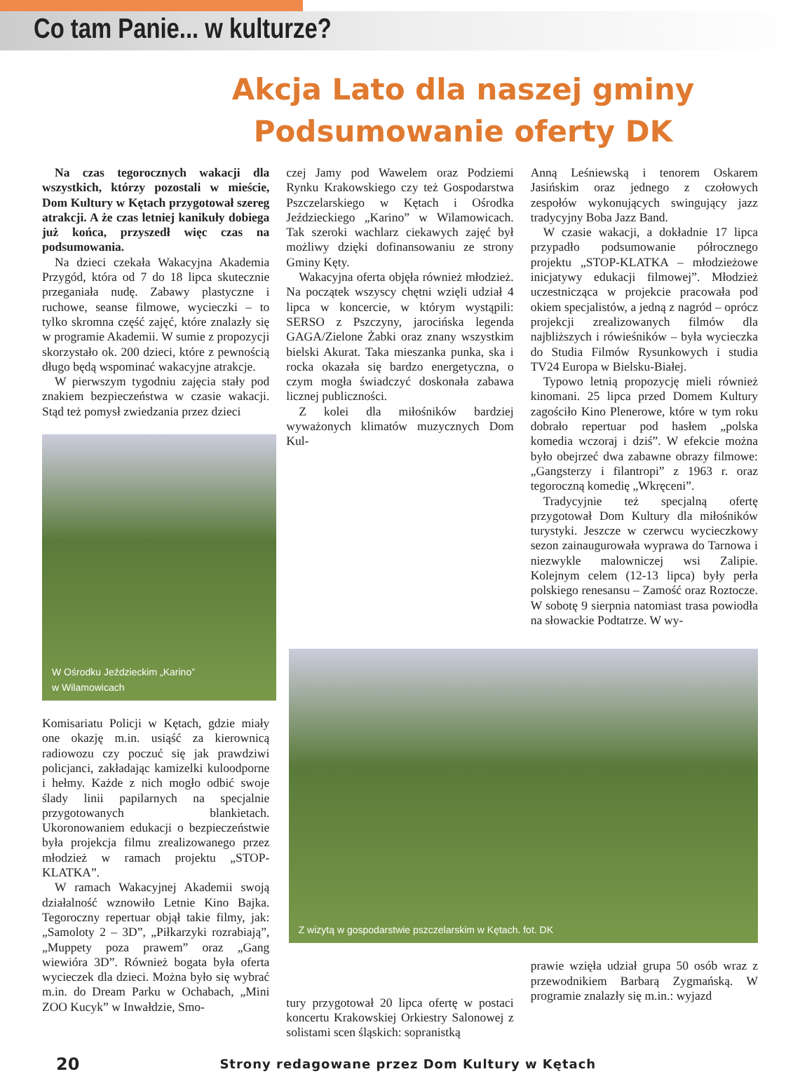Co tam Panie... w kulturze?
Akcja Lato dla naszej gminy
Podsumowanie oferty DK
Na czas tegorocznych wakacji dla wszystkich, którzy pozostali w mieście, Dom Kultury w Kętach przygotował szereg atrakcji. A że czas letniej kanikuły dobiega już końca, przyszedł więc czas na podsumowania.
Na dzieci czekała Wakacyjna Akademia Przygód, która od 7 do 18 lipca skutecznie przeganiała nudę. Zabawy plastyczne i ruchowe, seanse filmowe, wycieczki – to tylko skromna część zajęć, które znalazły się w programie Akademii. W sumie z propozycji skorzystało ok. 200 dzieci, które z pewnością długo będą wspominać wakacyjne atrakcje.
W pierwszym tygodniu zajęcia stały pod znakiem bezpieczeństwa w czasie wakacji. Stąd też pomysł zwiedzania przez dzieci
W Ośrodku Jeździeckim „Karino”
w Wilamowicach
Komisariatu Policji w Kętach, gdzie miały one okazję m.in. usiąść za kierownicą radiowozu czy poczuć się jak prawdziwi policjanci, zakładając kamizelki kuloodporne i hełmy. Każde z nich mogło odbić swoje ślady linii papilarnych na specjalnie przygotowanych blankietach. Ukoronowaniem edukacji o bezpieczeństwie była projekcja filmu zrealizowanego przez młodzież w ramach projektu „STOP-KLATKA”.
W ramach Wakacyjnej Akademii swoją działalność wznowiło Letnie Kino Bajka. Tegoroczny repertuar objął takie filmy, jak: „Samoloty 2 – 3D”, „Piłkarzyki rozrabiają”, „Muppety poza prawem” oraz „Gang wiewióra 3D”. Również bogata była oferta wycieczek dla dzieci. Można było się wybrać m.in. do Dream Parku w Ochabach, „Mini ZOO Kucyk” w Inwałdzie, Smo-
czej Jamy pod Wawelem oraz Podziemi Rynku Krakowskiego czy też Gospodarstwa Pszczelarskiego w Kętach i Ośrodka Jeździeckiego „Karino” w Wilamowicach. Tak szeroki wachlarz ciekawych zajęć był możliwy dzięki dofinansowaniu ze strony Gminy Kęty.
Wakacyjna oferta objęła również młodzież. Na początek wszyscy chętni wzięli udział 4 lipca w koncercie, w którym wystąpili: SERSO z Pszczyny, jarocińska legenda GAGA/Zielone Żabki oraz znany wszystkim bielski Akurat. Taka mieszanka punka, ska i rocka okazała się bardzo energetyczna, o czym mogła świadczyć doskonała zabawa licznej publiczności.
Z kolei dla miłośników bardziej wyważonych klimatów muzycznych Dom Kul-
tury przygotował 20 lipca ofertę w postaci koncertu Krakowskiej Orkiestry Salonowej z solistami scen śląskich: sopranistką
Anną Leśniewską i tenorem Oskarem Jasińskim oraz jednego z czołowych zespołów wykonujących swingujący jazz tradycyjny Boba Jazz Band.
W czasie wakacji, a dokładnie 17 lipca przypadło podsumowanie półrocznego projektu „STOP-KLATKA – młodzieżowe inicjatywy edukacji filmowej”. Młodzież uczestnicząca w projekcie pracowała pod okiem specjalistów, a jedną z nagród – oprócz projekcji zrealizowanych filmów dla najbliższych i rówieśników – była wycieczka do Studia Filmów Rysunkowych i studia TV24 Europa w Bielsku-Białej.
Typowo letnią propozycję mieli również kinomani. 25 lipca przed Domem Kultury zagościło Kino Plenerowe, które w tym roku dobrało repertuar pod hasłem „polska komedia wczoraj i dziś”. W efekcie można było obejrzeć dwa zabawne obrazy filmowe: „Gangsterzy i filantropi” z 1963 r. oraz tegoroczną komedię „Wkręceni”.
Tradycyjnie też specjalną ofertę przygotował Dom Kultury dla miłośników turystyki. Jeszcze w czerwcu wycieczkowy sezon zainaugurowała wyprawa do Tarnowa i niezwykle malowniczej wsi Zalipie. Kolejnym celem (12-13 lipca) były perła polskiego renesansu – Zamość oraz Roztocze. W sobotę 9 sierpnia natomiast trasa powiodła na słowackie Podtatrze. W wy-
Z wizytą w gospodarstwie pszczelarskim w Kętach. fot. DK
prawie wzięła udział grupa 50 osób wraz z przewodnikiem Barbarą Zygmańską. W programie znalazły się m.in.: wyjazd
20 Strony redagowane przez Dom Kultury w Kętach